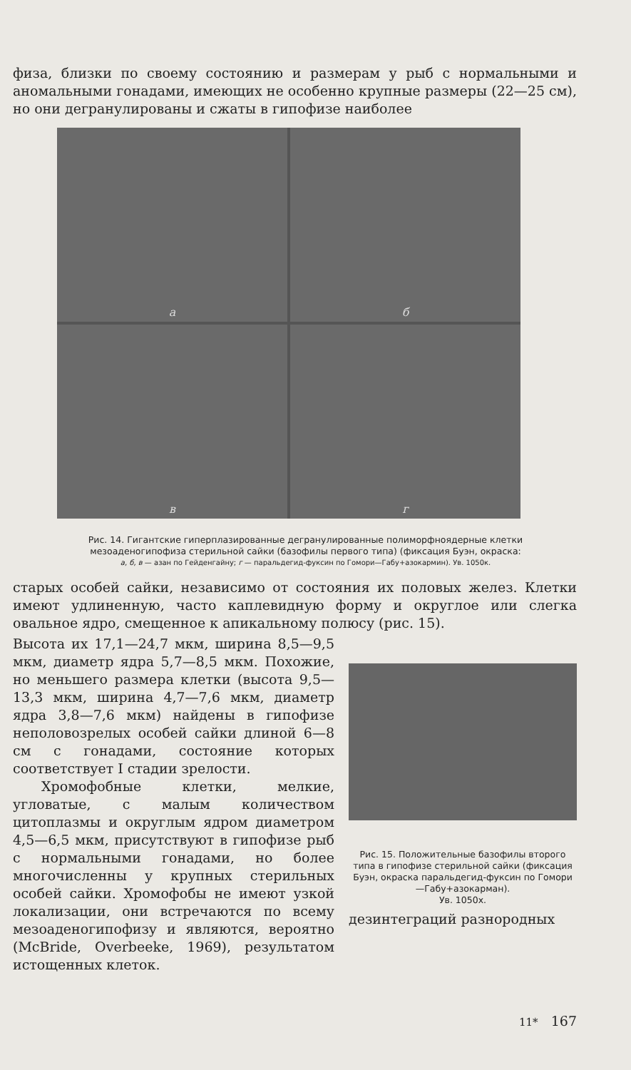физа, близки по своему состоянию и размерам у рыб с нормальными и аномальными гонадами, имеющих не особенно крупные размеры (22—25 см), но они дегранулированы и сжаты в гипофизе наиболее
а
б
в
г
Рис. 14. Гигантские гиперплазированные дегранулированные полиморфноядерные клетки мезоаденогипофиза стерильной сайки (базофилы первого типа) (фиксация Буэн, окраска:
а, б, в — азан по Гейденгайну; г — паральдегид-фуксин по Гомори—Габу+азокармин). Ув. 1050к.
старых особей сайки, независимо от состояния их половых желез. Клетки имеют удлиненную, часто каплевидную форму и округлое или слегка овальное ядро, смещенное к апикальному полюсу (рис. 15).
Высота их 17,1—24,7 мкм, ширина 8,5—9,5 мкм, диаметр ядра 5,7—8,5 мкм. Похожие, но меньшего размера клетки (высота 9,5—13,3 мкм, ширина 4,7—7,6 мкм, диаметр ядра 3,8—7,6 мкм) найдены в гипофизе неполовозрелых особей сайки длиной 6—8 см с гонадами, состояние которых соответствует I стадии зрелости.
Хромофобные клетки, мелкие, угловатые, с малым количеством цитоплазмы и округлым ядром диаметром 4,5—6,5 мкм, присутствуют в гипофизе рыб с нормальными гонадами, но более многочисленны у крупных стерильных особей сайки. Хромофобы не имеют узкой локализации, они встречаются по всему мезоаденогипофизу и являются, вероятно (McBride, Overbeeke, 1969), результатом истощенных клеток.
Рис. 15. Положительные базофилы второго типа в гипофизе стерильной сайки (фиксация Буэн, окраска паральдегид-фуксин по Гомори—Габу+азокарман).
Ув. 1050х.
дезинтеграций разнородных
11* 167